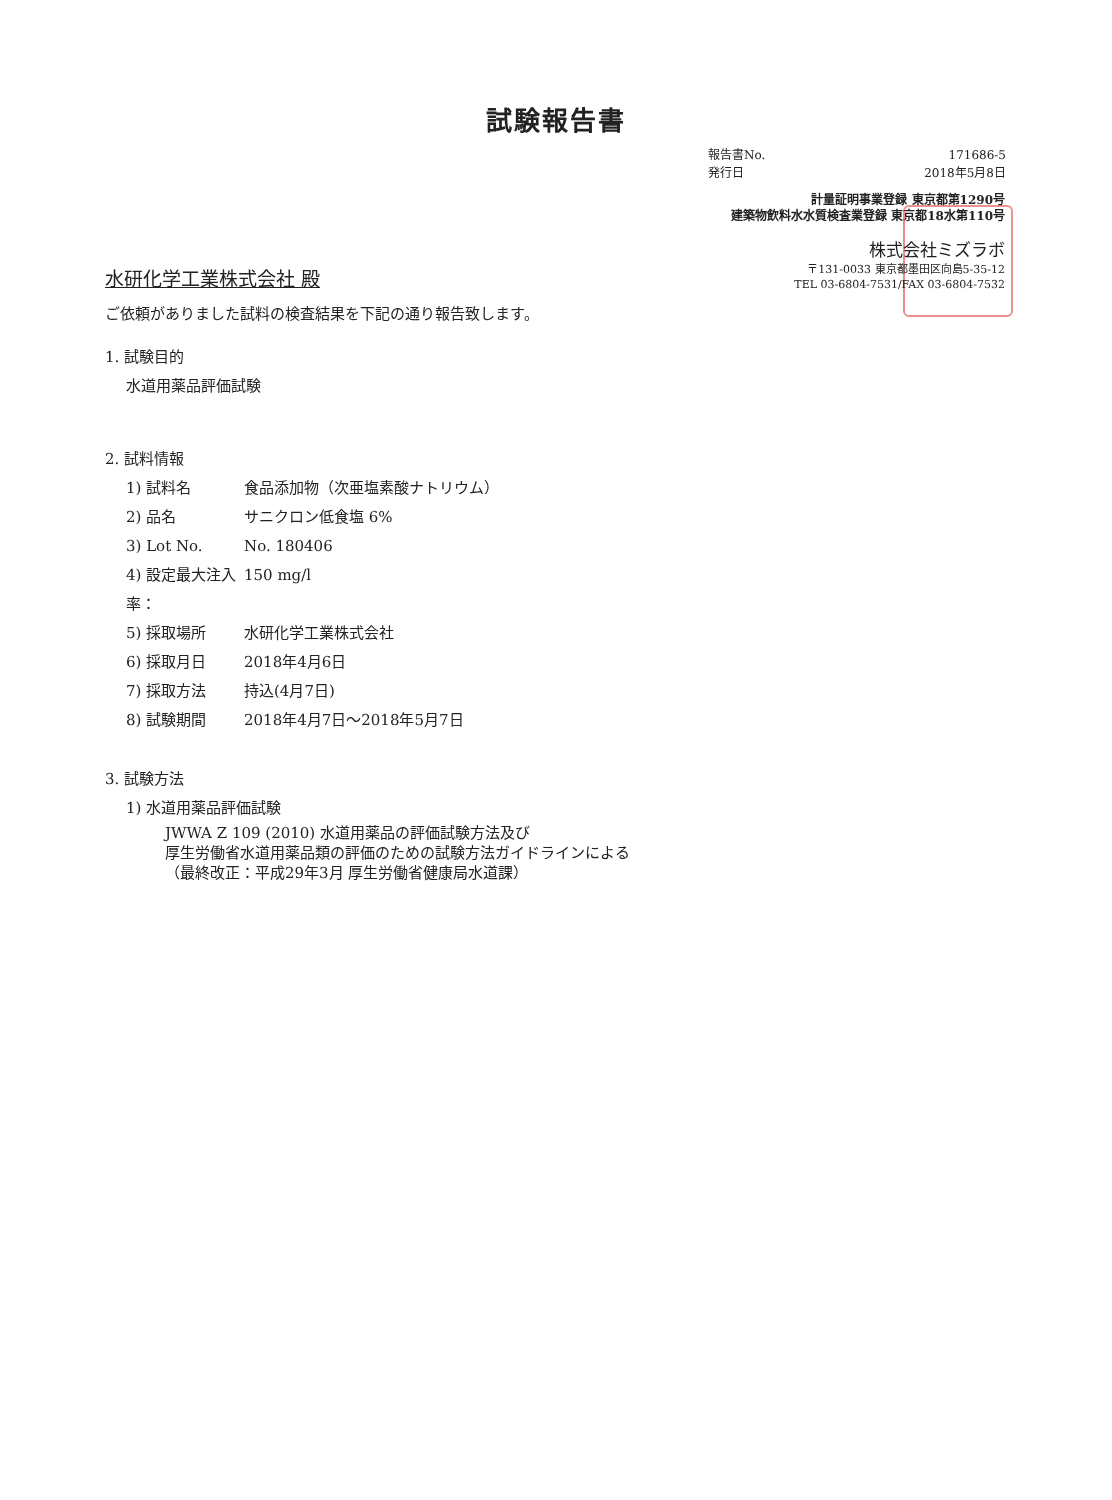試験報告書
報告書No. 171686-5
発行日 2018年5月8日
計量証明事業登録 東京都第1290号
建築物飲料水水質検査業登録 東京都18水第110号
株式会社ミズラボ
〒131-0033 東京都墨田区向島5-35-12
TEL 03-6804-7531/FAX 03-6804-7532
水研化学工業株式会社 殿
ご依頼がありました試料の検査結果を下記の通り報告致します。
1. 試験目的
水道用薬品評価試験
2. 試料情報
1) 試料名 食品添加物（次亜塩素酸ナトリウム）
2) 品名 サニクロン低食塩 6%
3) Lot No. No. 180406
4) 設定最大注入率： 150 mg/l
5) 採取場所 水研化学工業株式会社
6) 採取月日 2018年4月6日
7) 採取方法 持込(4月7日)
8) 試験期間 2018年4月7日～2018年5月7日
3. 試験方法
1) 水道用薬品評価試験
JWWA Z 109 (2010) 水道用薬品の評価試験方法及び
厚生労働省水道用薬品類の評価のための試験方法ガイドラインによる
（最終改正：平成29年3月 厚生労働省健康局水道課）